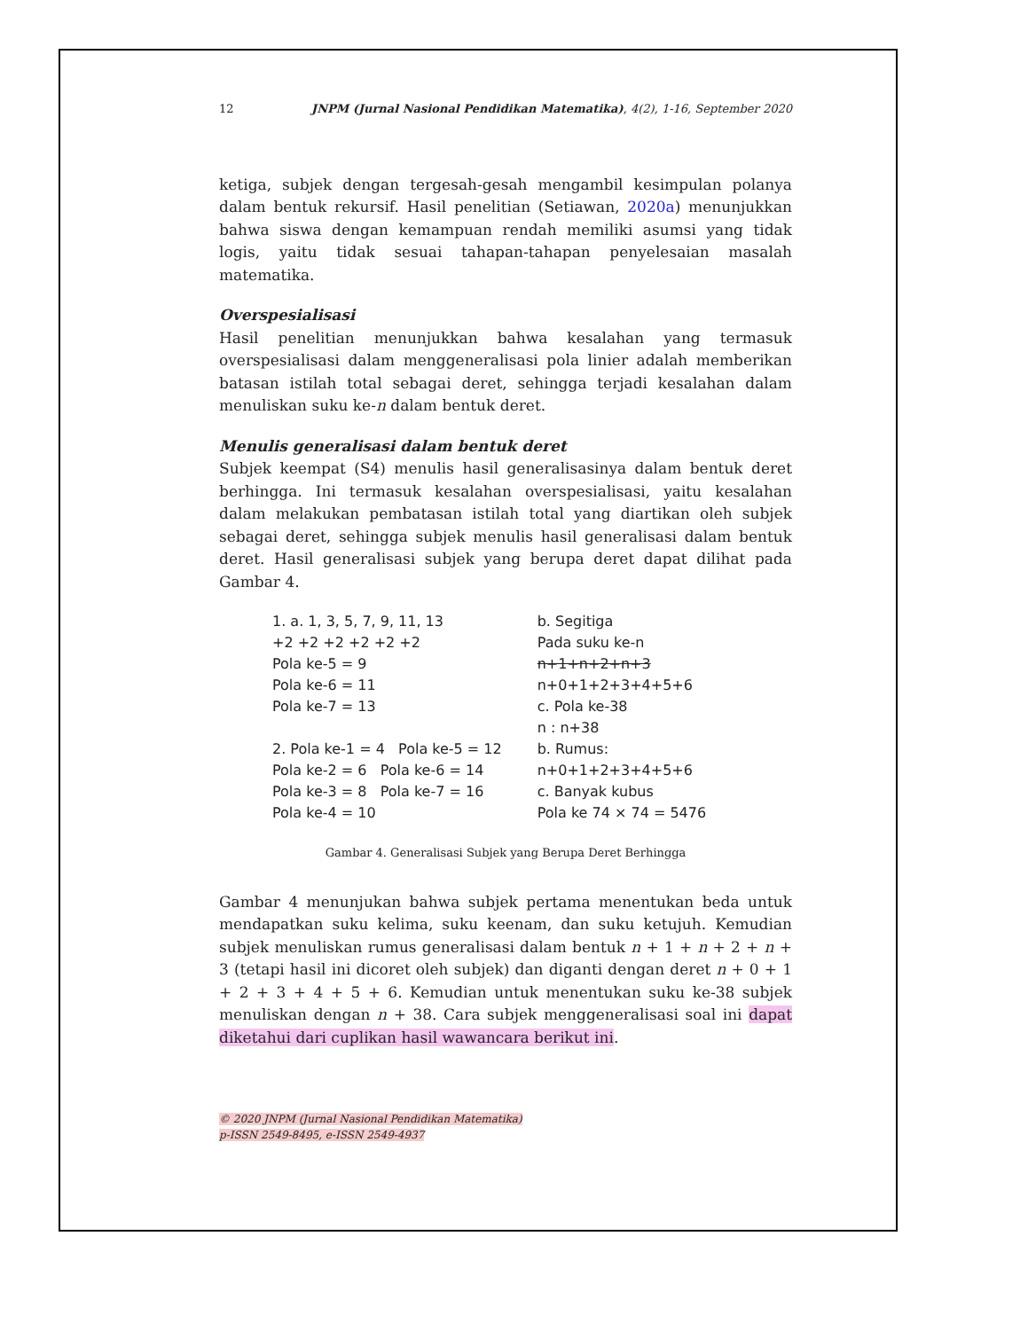12 JNPM (Jurnal Nasional Pendidikan Matematika), 4(2), 1-16, September 2020
ketiga, subjek dengan tergesah-gesah mengambil kesimpulan polanya dalam bentuk rekursif. Hasil penelitian (Setiawan, 2020a) menunjukkan bahwa siswa dengan kemampuan rendah memiliki asumsi yang tidak logis, yaitu tidak sesuai tahapan-tahapan penyelesaian masalah matematika.
Overspesialisasi
Hasil penelitian menunjukkan bahwa kesalahan yang termasuk overspesialisasi dalam menggeneralisasi pola linier adalah memberikan batasan istilah total sebagai deret, sehingga terjadi kesalahan dalam menuliskan suku ke-n dalam bentuk deret.
Menulis generalisasi dalam bentuk deret
Subjek keempat (S4) menulis hasil generalisasinya dalam bentuk deret berhingga. Ini termasuk kesalahan overspesialisasi, yaitu kesalahan dalam melakukan pembatasan istilah total yang diartikan oleh subjek sebagai deret, sehingga subjek menulis hasil generalisasi dalam bentuk deret. Hasil generalisasi subjek yang berupa deret dapat dilihat pada Gambar 4.
1. a. 1, 3, 5, 7, 9, 11, 13
+2 +2 +2 +2 +2 +2
Pola ke-5 = 9
Pola ke-6 = 11
Pola ke-7 = 13
2. Pola ke-1 = 4 Pola ke-5 = 12
Pola ke-2 = 6 Pola ke-6 = 14
Pola ke-3 = 8 Pola ke-7 = 16
Pola ke-4 = 10
b. Segitiga
Pada suku ke-n
n+1+n+2+n+3
n+0+1+2+3+4+5+6
c. Pola ke-38
n : n+38
b. Rumus:
n+0+1+2+3+4+5+6
c. Banyak kubus
Pola ke 74 × 74 = 5476
Gambar 4. Generalisasi Subjek yang Berupa Deret Berhingga
Gambar 4 menunjukan bahwa subjek pertama menentukan beda untuk mendapatkan suku kelima, suku keenam, dan suku ketujuh. Kemudian subjek menuliskan rumus generalisasi dalam bentuk n + 1 + n + 2 + n + 3 (tetapi hasil ini dicoret oleh subjek) dan diganti dengan deret n + 0 + 1 + 2 + 3 + 4 + 5 + 6. Kemudian untuk menentukan suku ke-38 subjek menuliskan dengan n + 38. Cara subjek menggeneralisasi soal ini dapat diketahui dari cuplikan hasil wawancara berikut ini.
© 2020 JNPM (Jurnal Nasional Pendidikan Matematika)
p-ISSN 2549-8495, e-ISSN 2549-4937